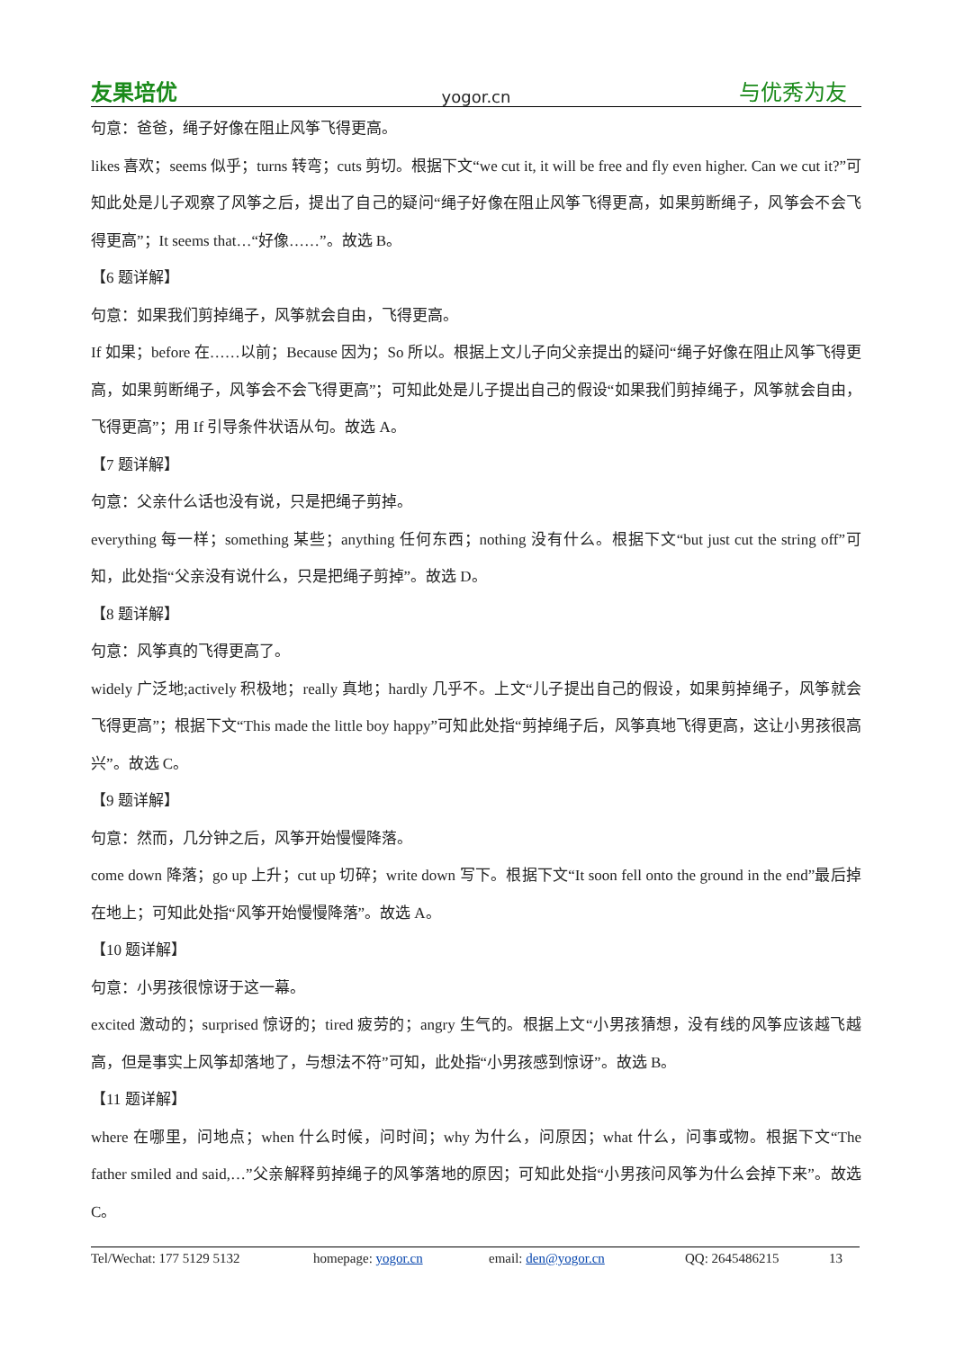友果培优 yogor.cn 与优秀为友
句意：爸爸，绳子好像在阻止风筝飞得更高。
likes 喜欢；seems 似乎；turns 转弯；cuts 剪切。根据下文“we cut it, it will be free and fly even higher. Can we cut it?”可知此处是儿子观察了风筝之后，提出了自己的疑问“绳子好像在阻止风筝飞得更高，如果剪断绳子，风筝会不会飞得更高”；It seems that…“好像……”。故选 B。
【6 题详解】
句意：如果我们剪掉绳子，风筝就会自由，飞得更高。
If 如果；before 在……以前；Because 因为；So 所以。根据上文儿子向父亲提出的疑问“绳子好像在阻止风筝飞得更高，如果剪断绳子，风筝会不会飞得更高”；可知此处是儿子提出自己的假设“如果我们剪掉绳子，风筝就会自由，飞得更高”；用 If 引导条件状语从句。故选 A。
【7 题详解】
句意：父亲什么话也没有说，只是把绳子剪掉。
everything 每一样；something 某些；anything 任何东西；nothing 没有什么。根据下文“but just cut the string off”可知，此处指“父亲没有说什么，只是把绳子剪掉”。故选 D。
【8 题详解】
句意：风筝真的飞得更高了。
widely 广泛地;actively 积极地；really 真地；hardly 几乎不。上文“儿子提出自己的假设，如果剪掉绳子，风筝就会飞得更高”；根据下文“This made the little boy happy”可知此处指“剪掉绳子后，风筝真地飞得更高，这让小男孩很高兴”。故选 C。
【9 题详解】
句意：然而，几分钟之后，风筝开始慢慢降落。
come down 降落；go up 上升；cut up 切碎；write down 写下。根据下文“It soon fell onto the ground in the end”最后掉在地上；可知此处指“风筝开始慢慢降落”。故选 A。
【10 题详解】
句意：小男孩很惊讶于这一幕。
excited 激动的；surprised 惊讶的；tired 疲劳的；angry 生气的。根据上文“小男孩猜想，没有线的风筝应该越飞越高，但是事实上风筝却落地了，与想法不符”可知，此处指“小男孩感到惊讶”。故选 B。
【11 题详解】
where 在哪里，问地点；when 什么时候，问时间；why 为什么，问原因；what 什么，问事或物。根据下文“The father smiled and said,…”父亲解释剪掉绳子的风筝落地的原因；可知此处指“小男孩问风筝为什么会掉下来”。故选 C。
Tel/Wechat: 177 5129 5132 homepage: yogor.cn email: den@yogor.cn QQ: 2645486215 13